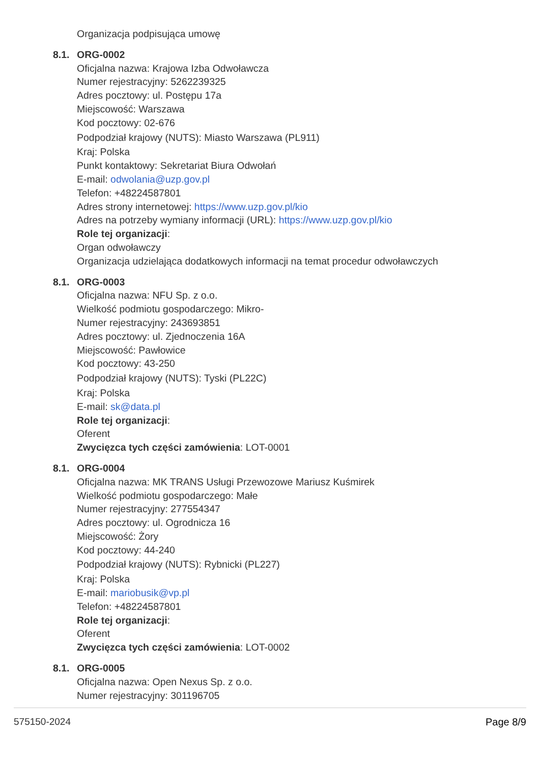Organizacja podpisująca umowę
8.1. ORG-0002
Oficjalna nazwa: Krajowa Izba Odwoławcza
Numer rejestracyjny: 5262239325
Adres pocztowy: ul. Postępu 17a
Miejscowość: Warszawa
Kod pocztowy: 02-676
Podpodział krajowy (NUTS): Miasto Warszawa (PL911)
Kraj: Polska
Punkt kontaktowy: Sekretariat Biura Odwołań
E-mail: odwolania@uzp.gov.pl
Telefon: +48224587801
Adres strony internetowej: https://www.uzp.gov.pl/kio
Adres na potrzeby wymiany informacji (URL): https://www.uzp.gov.pl/kio
Role tej organizacji:
Organ odwoławczy
Organizacja udzielająca dodatkowych informacji na temat procedur odwoławczych
8.1. ORG-0003
Oficjalna nazwa: NFU Sp. z o.o.
Wielkość podmiotu gospodarczego: Mikro-
Numer rejestracyjny: 243693851
Adres pocztowy: ul. Zjednoczenia 16A
Miejscowość: Pawłowice
Kod pocztowy: 43-250
Podpodział krajowy (NUTS): Tyski (PL22C)
Kraj: Polska
E-mail: sk@data.pl
Role tej organizacji:
Oferent
Zwycięzca tych części zamówienia: LOT-0001
8.1. ORG-0004
Oficjalna nazwa: MK TRANS Usługi Przewozowe Mariusz Kuśmirek
Wielkość podmiotu gospodarczego: Małe
Numer rejestracyjny: 277554347
Adres pocztowy: ul. Ogrodnicza 16
Miejscowość: Żory
Kod pocztowy: 44-240
Podpodział krajowy (NUTS): Rybnicki (PL227)
Kraj: Polska
E-mail: mariobusik@vp.pl
Telefon: +48224587801
Role tej organizacji:
Oferent
Zwycięzca tych części zamówienia: LOT-0002
8.1. ORG-0005
Oficjalna nazwa: Open Nexus Sp. z o.o.
Numer rejestracyjny: 301196705
575150-2024 Page 8/9